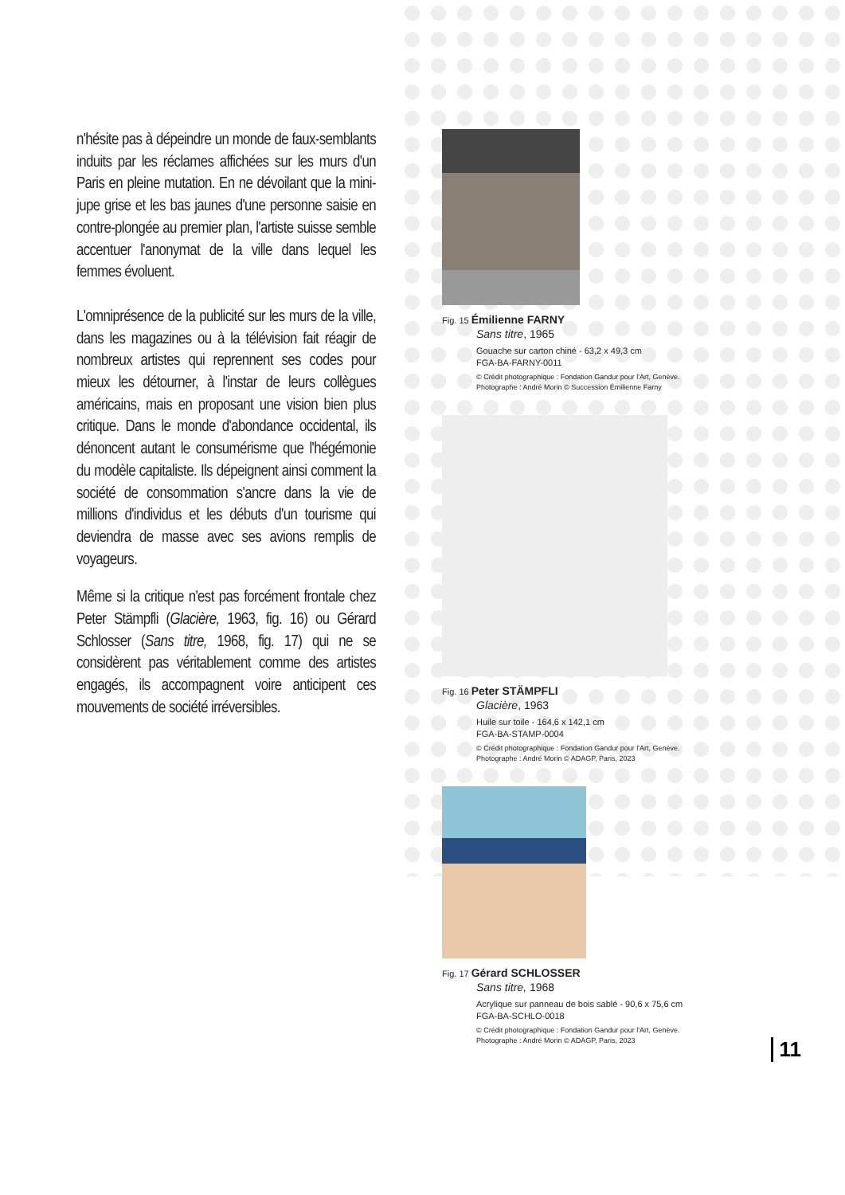n'hésite pas à dépeindre un monde de faux-semblants induits par les réclames affichées sur les murs d'un Paris en pleine mutation. En ne dévoilant que la mini-jupe grise et les bas jaunes d'une personne saisie en contre-plongée au premier plan, l'artiste suisse semble accentuer l'anonymat de la ville dans lequel les femmes évoluent.
L'omniprésence de la publicité sur les murs de la ville, dans les magazines ou à la télévision fait réagir de nombreux artistes qui reprennent ses codes pour mieux les détourner, à l'instar de leurs collègues américains, mais en proposant une vision bien plus critique. Dans le monde d'abondance occidental, ils dénoncent autant le consumérisme que l'hégémonie du modèle capitaliste. Ils dépeignent ainsi comment la société de consommation s'ancre dans la vie de millions d'individus et les débuts d'un tourisme qui deviendra de masse avec ses avions remplis de voyageurs.
Même si la critique n'est pas forcément frontale chez Peter Stämpfli (Glacière, 1963, fig. 16) ou Gérard Schlosser (Sans titre, 1968, fig. 17) qui ne se considèrent pas véritablement comme des artistes engagés, ils accompagnent voire anticipent ces mouvements de société irréversibles.
Fig. 15 Émilienne FARNY
Sans titre, 1965
Gouache sur carton chiné - 63,2 x 49,3 cm
FGA-BA-FARNY-0011
© Crédit photographique : Fondation Gandur pour l'Art, Genève.
Photographe : André Morin © Succession Émilienne Farny
Fig. 16 Peter STÄMPFLI
Glacière, 1963
Huile sur toile - 164,6 x 142,1 cm
FGA-BA-STAMP-0004
© Crédit photographique : Fondation Gandur pour l'Art, Genève.
Photographe : André Morin © ADAGP, Paris, 2023
Fig. 17 Gérard SCHLOSSER
Sans titre, 1968
Acrylique sur panneau de bois sablé - 90,6 x 75,6 cm
FGA-BA-SCHLO-0018
© Crédit photographique : Fondation Gandur pour l'Art, Genève.
Photographe : André Morin © ADAGP, Paris, 2023
11